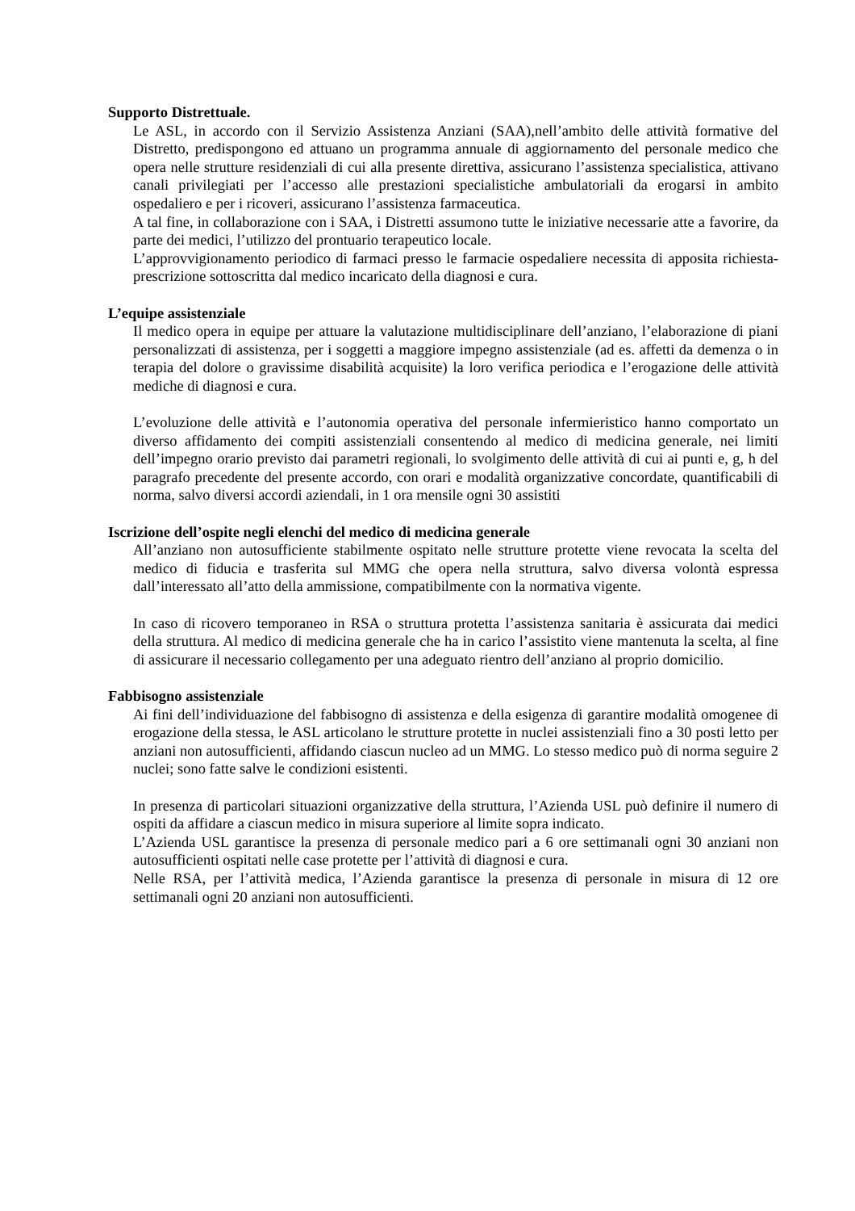Supporto Distrettuale.
Le ASL, in accordo con il Servizio Assistenza Anziani (SAA),nell’ambito delle attività formative del Distretto, predispongono ed attuano un programma annuale di aggiornamento del personale medico che opera nelle strutture residenziali di cui alla presente direttiva, assicurano l’assistenza specialistica, attivano canali privilegiati per l’accesso alle prestazioni specialistiche ambulatoriali da erogarsi in ambito ospedaliero e per i ricoveri, assicurano l’assistenza farmaceutica.
A tal fine, in collaborazione con i SAA, i Distretti assumono tutte le iniziative necessarie atte a favorire, da parte dei medici, l’utilizzo del prontuario terapeutico locale.
L’approvvigionamento periodico di farmaci presso le farmacie ospedaliere necessita di apposita richiesta- prescrizione sottoscritta dal medico incaricato della diagnosi e cura.
L’equipe assistenziale
Il medico opera in equipe per attuare la valutazione multidisciplinare dell’anziano, l’elaborazione di piani personalizzati di assistenza, per i soggetti a maggiore impegno assistenziale (ad es. affetti da demenza o in terapia del dolore o gravissime disabilità acquisite) la loro verifica periodica e l’erogazione delle attività mediche di diagnosi e cura.
L’evoluzione delle attività e l’autonomia operativa del personale infermieristico hanno comportato un diverso affidamento dei compiti assistenziali consentendo al medico di medicina generale, nei limiti dell’impegno orario previsto dai parametri regionali, lo svolgimento delle attività di cui ai punti e, g, h del paragrafo precedente del presente accordo, con orari e modalità organizzative concordate, quantificabili di norma, salvo diversi accordi aziendali, in 1 ora mensile ogni 30 assistiti
Iscrizione dell’ospite negli elenchi del medico di medicina generale
All’anziano non autosufficiente stabilmente ospitato nelle strutture protette viene revocata la scelta del medico di fiducia e trasferita sul MMG che opera nella struttura, salvo diversa volontà espressa dall’interessato all’atto della ammissione, compatibilmente con la normativa vigente.
In caso di ricovero temporaneo in RSA o struttura protetta l’assistenza sanitaria è assicurata dai medici della struttura. Al medico di medicina generale che ha in carico l’assistito viene mantenuta la scelta, al fine di assicurare il necessario collegamento per una adeguato rientro dell’anziano al proprio domicilio.
Fabbisogno assistenziale
Ai fini dell’individuazione del fabbisogno di assistenza e della esigenza di garantire modalità omogenee di erogazione della stessa, le ASL articolano le strutture protette in nuclei assistenziali fino a 30 posti letto per anziani non autosufficienti, affidando ciascun nucleo ad un MMG. Lo stesso medico può di norma seguire 2 nuclei; sono fatte salve le condizioni esistenti.
In presenza di particolari situazioni organizzative della struttura, l’Azienda USL può definire il numero di ospiti da affidare a ciascun medico in misura superiore al limite sopra indicato.
L’Azienda USL garantisce la presenza di personale medico pari a 6 ore settimanali ogni 30 anziani non autosufficienti ospitati nelle case protette per l’attività di diagnosi e cura.
Nelle RSA, per l’attività medica, l’Azienda garantisce la presenza di personale in misura di 12 ore settimanali ogni 20 anziani non autosufficienti.